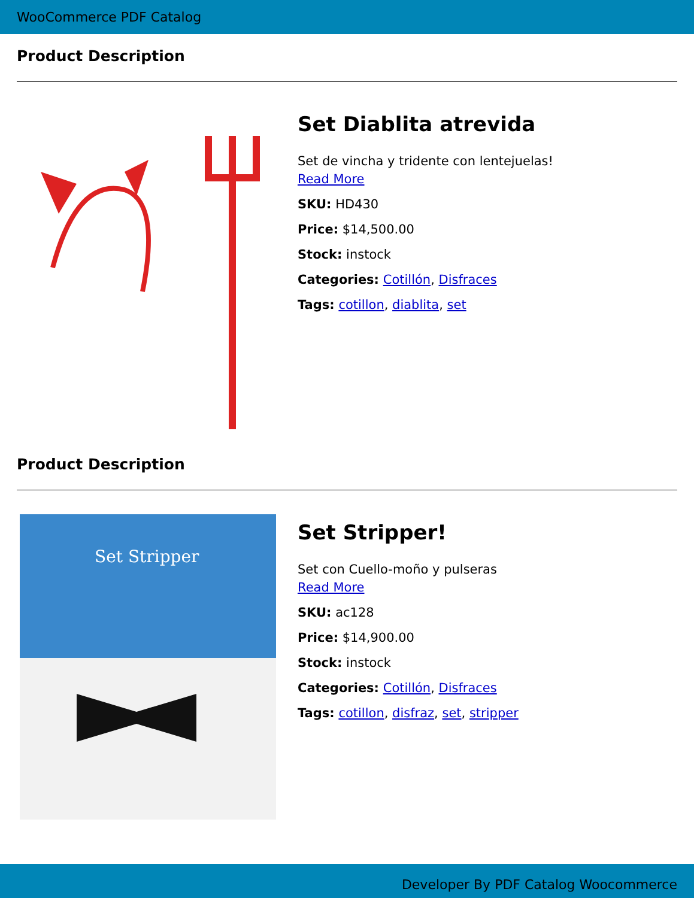WooCommerce PDF Catalog
Product Description
Set Diablita atrevida
Set de vincha y tridente con lentejuelas!
Read More
SKU: HD430
Price: $14,500.00
Stock: instock
Categories: Cotillón, Disfraces
Tags: cotillon, diablita, set
Product Description
Set Stripper
Set Stripper!
Set con Cuello-moño y pulseras
Read More
SKU: ac128
Price: $14,900.00
Stock: instock
Categories: Cotillón, Disfraces
Tags: cotillon, disfraz, set, stripper
Developer By PDF Catalog Woocommerce